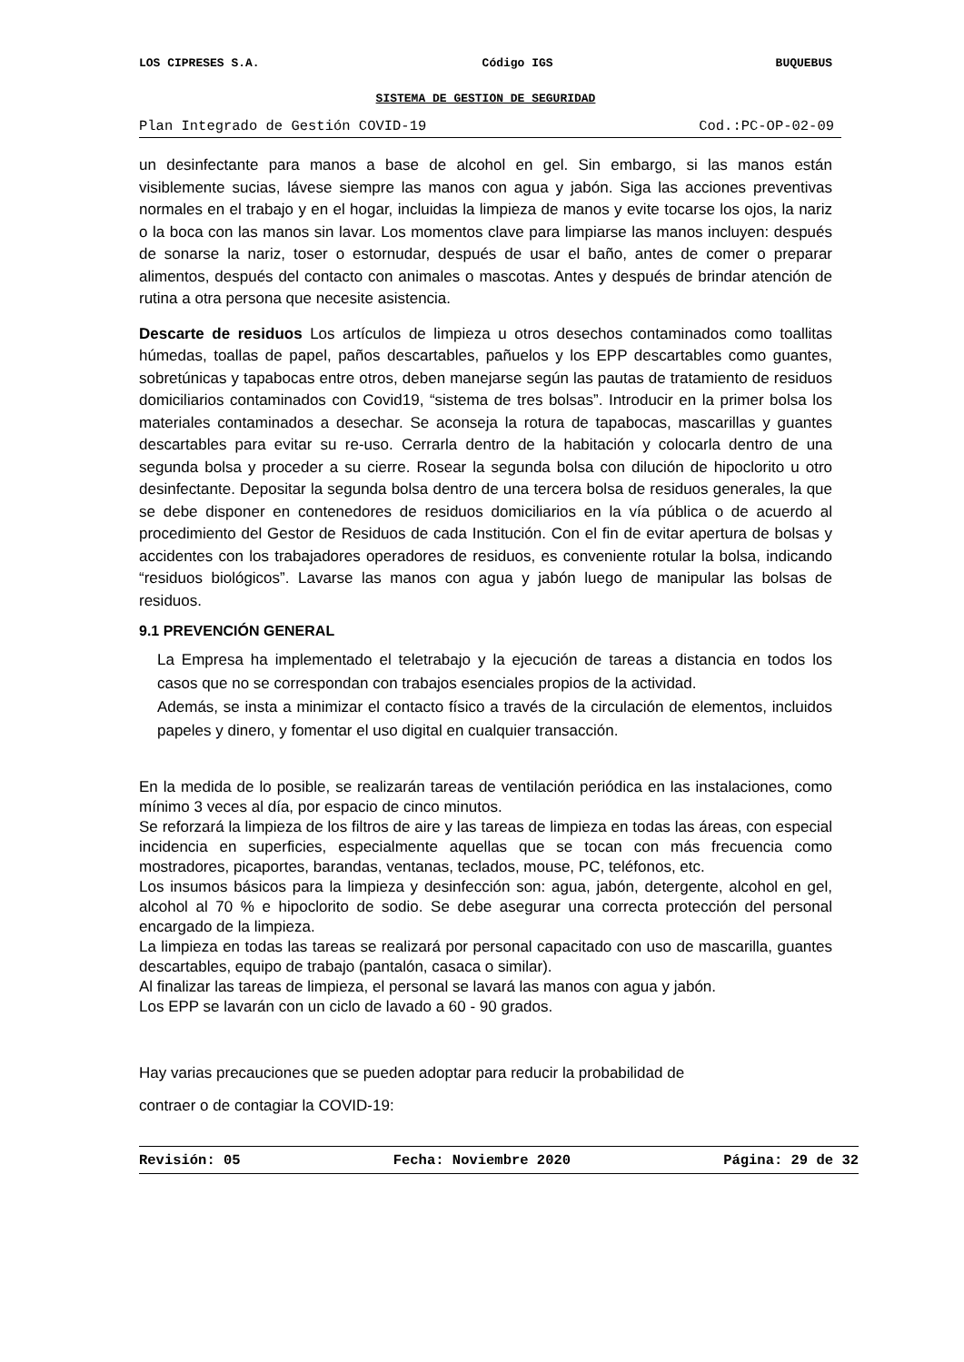LOS CIPRESES S.A. Código IGS BUQUEBUS
SISTEMA DE GESTION DE SEGURIDAD
Plan Integrado de Gestión COVID-19 Cod.:PC-OP-02-09
un desinfectante para manos a base de alcohol en gel. Sin embargo, si las manos están visiblemente sucias, lávese siempre las manos con agua y jabón. Siga las acciones preventivas normales en el trabajo y en el hogar, incluidas la limpieza de manos y evite tocarse los ojos, la nariz o la boca con las manos sin lavar. Los momentos clave para limpiarse las manos incluyen: después de sonarse la nariz, toser o estornudar, después de usar el baño, antes de comer o preparar alimentos, después del contacto con animales o mascotas. Antes y después de brindar atención de rutina a otra persona que necesite asistencia.
Descarte de residuos Los artículos de limpieza u otros desechos contaminados como toallitas húmedas, toallas de papel, paños descartables, pañuelos y los EPP descartables como guantes, sobretúnicas y tapabocas entre otros, deben manejarse según las pautas de tratamiento de residuos domiciliarios contaminados con Covid19, “sistema de tres bolsas”. Introducir en la primer bolsa los materiales contaminados a desechar. Se aconseja la rotura de tapabocas, mascarillas y guantes descartables para evitar su re-uso. Cerrarla dentro de la habitación y colocarla dentro de una segunda bolsa y proceder a su cierre. Rosear la segunda bolsa con dilución de hipoclorito u otro desinfectante. Depositar la segunda bolsa dentro de una tercera bolsa de residuos generales, la que se debe disponer en contenedores de residuos domiciliarios en la vía pública o de acuerdo al procedimiento del Gestor de Residuos de cada Institución. Con el fin de evitar apertura de bolsas y accidentes con los trabajadores operadores de residuos, es conveniente rotular la bolsa, indicando “residuos biológicos”. Lavarse las manos con agua y jabón luego de manipular las bolsas de residuos.
9.1 PREVENCIÓN GENERAL
La Empresa ha implementado el teletrabajo y la ejecución de tareas a distancia en todos los casos que no se correspondan con trabajos esenciales propios de la actividad.
Además, se insta a minimizar el contacto físico a través de la circulación de elementos, incluidos papeles y dinero, y fomentar el uso digital en cualquier transacción.
En la medida de lo posible, se realizarán tareas de ventilación periódica en las instalaciones, como mínimo 3 veces al día, por espacio de cinco minutos.
Se reforzará la limpieza de los filtros de aire y las tareas de limpieza en todas las áreas, con especial incidencia en superficies, especialmente aquellas que se tocan con más frecuencia como mostradores, picaportes, barandas, ventanas, teclados, mouse, PC, teléfonos, etc.
Los insumos básicos para la limpieza y desinfección son: agua, jabón, detergente, alcohol en gel, alcohol al 70 % e hipoclorito de sodio. Se debe asegurar una correcta protección del personal encargado de la limpieza.
La limpieza en todas las tareas se realizará por personal capacitado con uso de mascarilla, guantes descartables, equipo de trabajo (pantalón, casaca o similar).
Al finalizar las tareas de limpieza, el personal se lavará las manos con agua y jabón.
Los EPP se lavarán con un ciclo de lavado a 60 - 90 grados.
Hay varias precauciones que se pueden adoptar para reducir la probabilidad de
contraer o de contagiar la COVID-19:
Revisión: 05 Fecha: Noviembre 2020 Página: 29 de 32